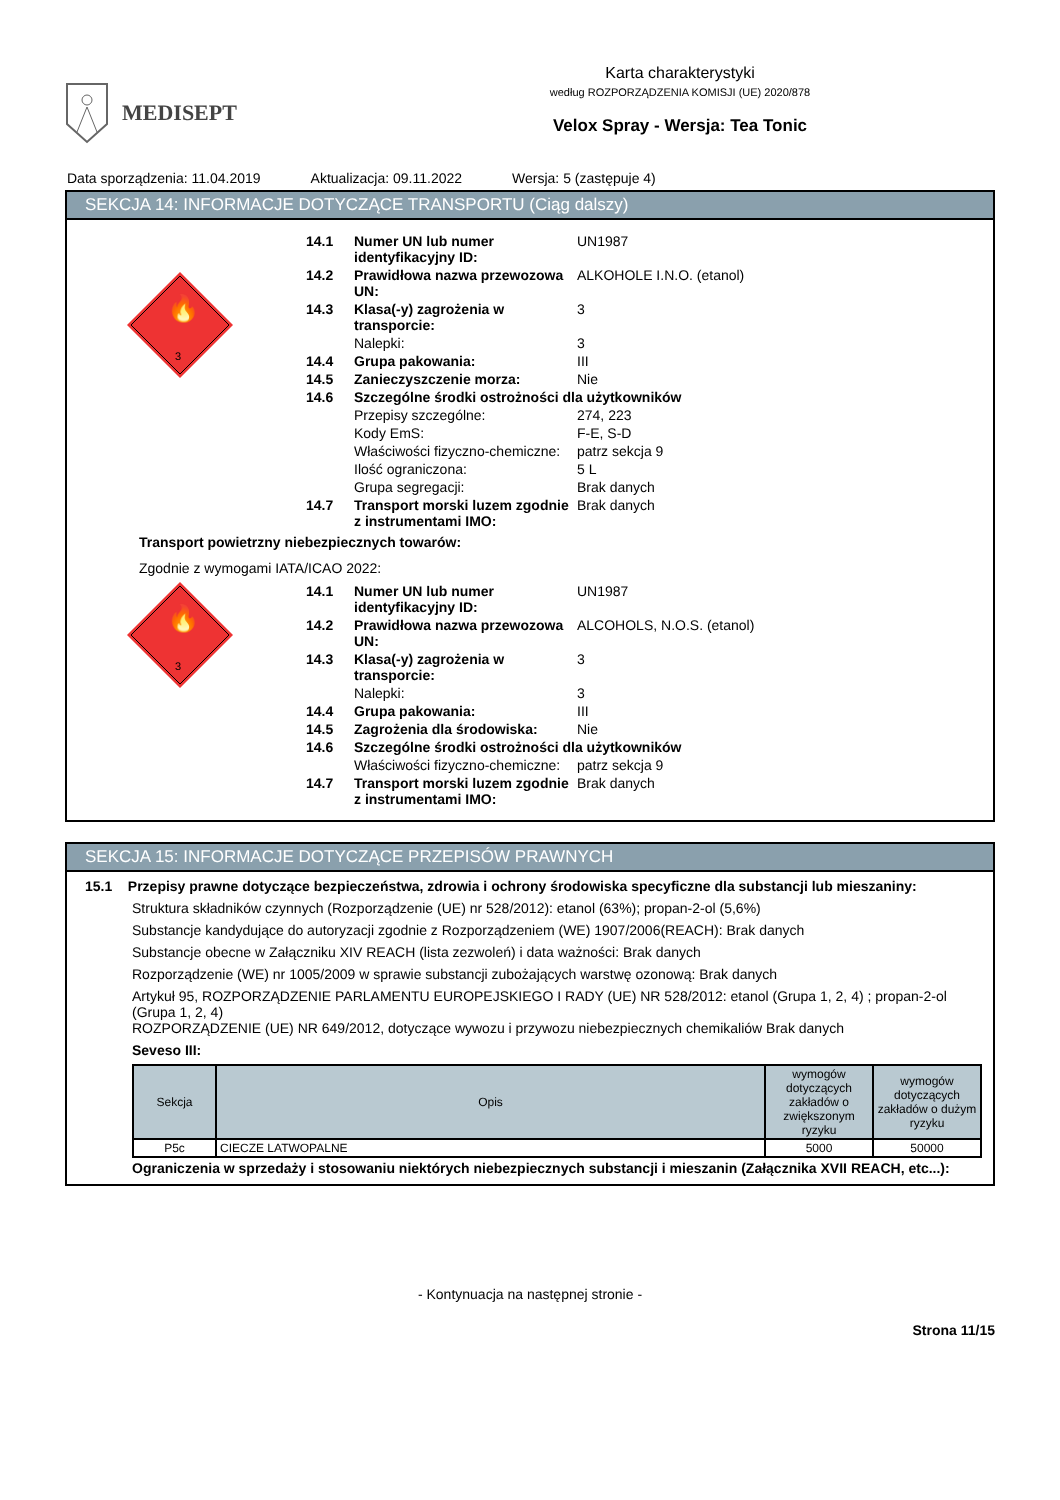MEDISEPT
Karta charakterystyki
według ROZPORZĄDZENIA KOMISJI (UE) 2020/878
Velox Spray - Wersja: Tea Tonic
Data sporządzenia: 11.04.2019 Aktualizacja: 09.11.2022 Wersja: 5 (zastępuje 4)
SEKCJA 14: INFORMACJE DOTYCZĄCE TRANSPORTU (Ciąg dalszy)
3
🔥
| 14.1 | Numer UN lub numer identyfikacyjny ID: | UN1987 |
| 14.2 | Prawidłowa nazwa przewozowa UN: | ALKOHOLE I.N.O. (etanol) |
| 14.3 | Klasa(-y) zagrożenia w transporcie: | 3 |
| | Nalepki: | 3 |
| 14.4 | Grupa pakowania: | III |
| 14.5 | Zanieczyszczenie morza: | Nie |
| 14.6 | Szczególne środki ostrożności dla użytkowników | |
| | Przepisy szczególne: | 274, 223 |
| | Kody EmS: | F-E, S-D |
| | Właściwości fizyczno-chemiczne: | patrz sekcja 9 |
| | Ilość ograniczona: | 5 L |
| | Grupa segregacji: | Brak danych |
| 14.7 | Transport morski luzem zgodnie z instrumentami IMO: | Brak danych |
Transport powietrzny niebezpiecznych towarów:
Zgodnie z wymogami IATA/ICAO 2022:
3
🔥
| 14.1 | Numer UN lub numer identyfikacyjny ID: | UN1987 |
| 14.2 | Prawidłowa nazwa przewozowa UN: | ALCOHOLS, N.O.S. (etanol) |
| 14.3 | Klasa(-y) zagrożenia w transporcie: | 3 |
| | Nalepki: | 3 |
| 14.4 | Grupa pakowania: | III |
| 14.5 | Zagrożenia dla środowiska: | Nie |
| 14.6 | Szczególne środki ostrożności dla użytkowników | |
| | Właściwości fizyczno-chemiczne: | patrz sekcja 9 |
| 14.7 | Transport morski luzem zgodnie z instrumentami IMO: | Brak danych |
SEKCJA 15: INFORMACJE DOTYCZĄCE PRZEPISÓW PRAWNYCH
15.1 Przepisy prawne dotyczące bezpieczeństwa, zdrowia i ochrony środowiska specyficzne dla substancji lub mieszaniny:
Struktura składników czynnych (Rozporządzenie (UE) nr 528/2012): etanol (63%); propan-2-ol (5,6%)
Substancje kandydujące do autoryzacji zgodnie z Rozporządzeniem (WE) 1907/2006(REACH): Brak danych
Substancje obecne w Załączniku XIV REACH (lista zezwoleń) i data ważności: Brak danych
Rozporządzenie (WE) nr 1005/2009 w sprawie substancji zubożających warstwę ozonową: Brak danych
Artykuł 95, ROZPORZĄDZENIE PARLAMENTU EUROPEJSKIEGO I RADY (UE) NR 528/2012: etanol (Grupa 1, 2, 4) ; propan-2-ol (Grupa 1, 2, 4)
ROZPORZĄDZENIE (UE) NR 649/2012, dotyczące wywozu i przywozu niebezpiecznych chemikaliów Brak danych
Seveso III:
| Sekcja | Opis | wymogów dotyczących zakładów o zwiększonym ryzyku | wymogów dotyczących zakładów o dużym ryzyku |
| --- | --- | --- | --- |
| P5c | CIECZE LATWOPALNE | 5000 | 50000 |
Ograniczenia w sprzedaży i stosowaniu niektórych niebezpiecznych substancji i mieszanin (Załącznika XVII REACH, etc...):
- Kontynuacja na następnej stronie -
Strona 11/15